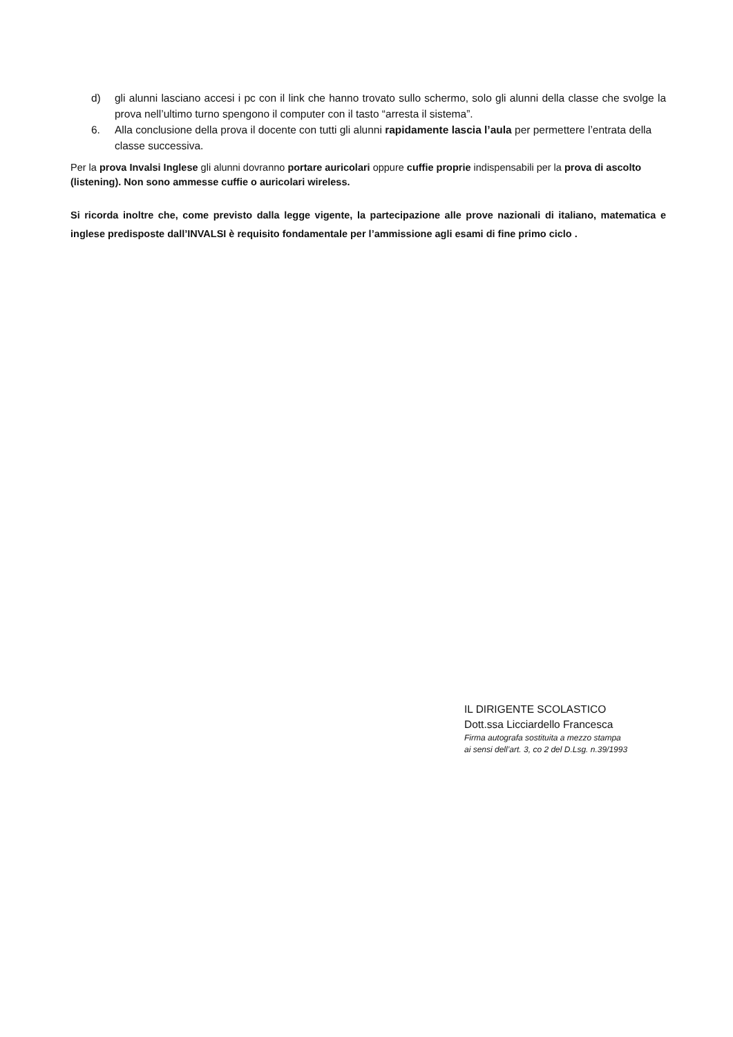d) gli alunni lasciano accesi i pc con il link che hanno trovato sullo schermo, solo gli alunni della classe che svolge la prova nell’ultimo turno spengono il computer con il tasto “arresta il sistema”.
6. Alla conclusione della prova il docente con tutti gli alunni rapidamente lascia l’aula per permettere l’entrata della classe successiva.
Per la prova Invalsi Inglese gli alunni dovranno portare auricolari oppure cuffie proprie indispensabili per la prova di ascolto (listening). Non sono ammesse cuffie o auricolari wireless.
Si ricorda inoltre che, come previsto dalla legge vigente, la partecipazione alle prove nazionali di italiano, matematica e inglese predisposte dall’INVALSI è requisito fondamentale per l’ammissione agli esami di fine primo ciclo .
IL DIRIGENTE SCOLASTICO
Dott.ssa Licciardello Francesca
Firma autografa sostituita a mezzo stampa
ai sensi dell’art. 3, co 2 del D.Lsg. n.39/1993